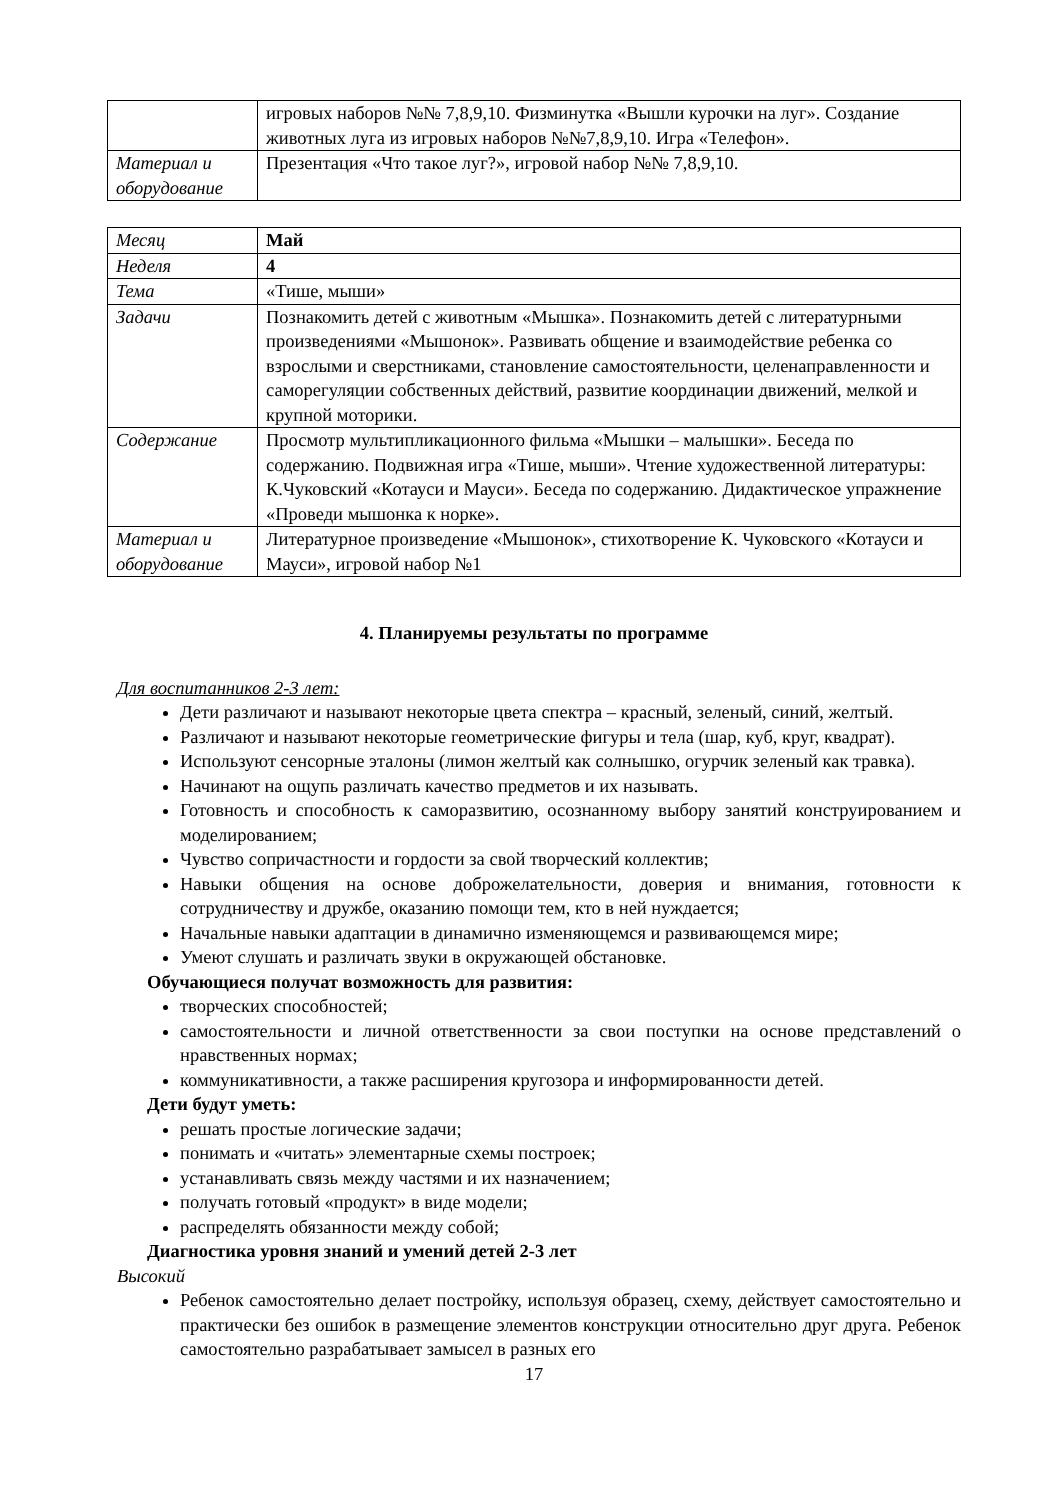| | игровых наборов №№ 7,8,9,10. Физминутка «Вышли курочки на луг». Создание животных луга из игровых наборов №№7,8,9,10. Игра «Телефон». |
| Материал и оборудование | Презентация «Что такое луг?», игровой набор №№ 7,8,9,10. |
| Месяц | Май |
| Неделя | 4 |
| Тема | «Тише, мыши» |
| Задачи | Познакомить детей с животным «Мышка». Познакомить детей с литературными произведениями «Мышонок». Развивать общение и взаимодействие ребенка со взрослыми и сверстниками, становление самостоятельности, целенаправленности и саморегуляции собственных действий, развитие координации движений, мелкой и крупной моторики. |
| Содержание | Просмотр мультипликационного фильма «Мышки – малышки». Беседа по содержанию. Подвижная игра «Тише, мыши». Чтение художественной литературы: К.Чуковский «Котауси и Мауси». Беседа по содержанию. Дидактическое упражнение «Проведи мышонка к норке». |
| Материал и оборудование | Литературное произведение «Мышонок», стихотворение К. Чуковского «Котауси и Мауси», игровой набор №1 |
4. Планируемы результаты по программе
Для воспитанников 2-3 лет:
Дети различают и называют некоторые цвета спектра – красный, зеленый, синий, желтый.
Различают и называют некоторые геометрические фигуры и тела (шар, куб, круг, квадрат).
Используют сенсорные эталоны (лимон желтый как солнышко, огурчик зеленый как травка).
Начинают на ощупь различать качество предметов и их называть.
Готовность и способность к саморазвитию, осознанному выбору занятий конструированием и моделированием;
Чувство сопричастности и гордости за свой творческий коллектив;
Навыки общения на основе доброжелательности, доверия и внимания, готовности к сотрудничеству и дружбе, оказанию помощи тем, кто в ней нуждается;
Начальные навыки адаптации в динамично изменяющемся и развивающемся мире;
Умеют слушать и различать звуки в окружающей обстановке.
Обучающиеся получат возможность для развития:
творческих способностей;
самостоятельности и личной ответственности за свои поступки на основе представлений о нравственных нормах;
коммуникативности, а также расширения кругозора и информированности детей.
Дети будут уметь:
решать простые логические задачи;
понимать и «читать» элементарные схемы построек;
устанавливать связь между частями и их назначением;
получать готовый «продукт» в виде модели;
распределять обязанности между собой;
Диагностика уровня знаний и умений детей 2-3 лет
Высокий
Ребенок самостоятельно делает постройку, используя образец, схему, действует самостоятельно и практически без ошибок в размещение элементов конструкции относительно друг друга. Ребенок самостоятельно разрабатывает замысел в разных его
17